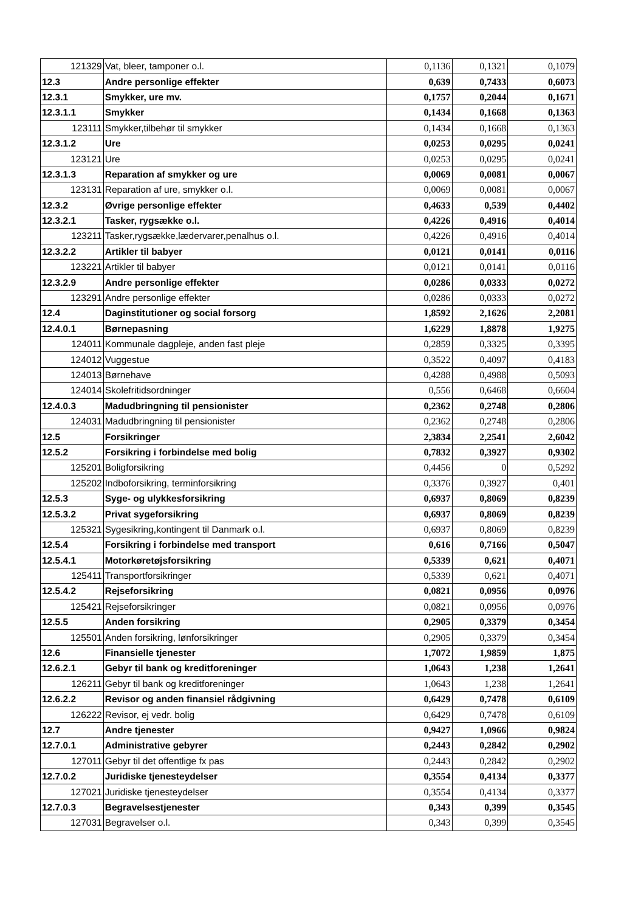| 121329 | Vat, bleer, tamponer o.l. | 0,1136 | 0,1321 | 0,1079 |
| 12.3 | Andre personlige effekter | 0,639 | 0,7433 | 0,6073 |
| 12.3.1 | Smykker, ure mv. | 0,1757 | 0,2044 | 0,1671 |
| 12.3.1.1 | Smykker | 0,1434 | 0,1668 | 0,1363 |
| 123111 | Smykker,tilbehør til smykker | 0,1434 | 0,1668 | 0,1363 |
| 12.3.1.2 | Ure | 0,0253 | 0,0295 | 0,0241 |
| 123121 | Ure | 0,0253 | 0,0295 | 0,0241 |
| 12.3.1.3 | Reparation af smykker og ure | 0,0069 | 0,0081 | 0,0067 |
| 123131 | Reparation af ure, smykker o.l. | 0,0069 | 0,0081 | 0,0067 |
| 12.3.2 | Øvrige personlige effekter | 0,4633 | 0,539 | 0,4402 |
| 12.3.2.1 | Tasker, rygsække o.l. | 0,4226 | 0,4916 | 0,4014 |
| 123211 | Tasker,rygsække,lædervarer,penalhus o.l. | 0,4226 | 0,4916 | 0,4014 |
| 12.3.2.2 | Artikler til babyer | 0,0121 | 0,0141 | 0,0116 |
| 123221 | Artikler til babyer | 0,0121 | 0,0141 | 0,0116 |
| 12.3.2.9 | Andre personlige effekter | 0,0286 | 0,0333 | 0,0272 |
| 123291 | Andre personlige effekter | 0,0286 | 0,0333 | 0,0272 |
| 12.4 | Daginstitutioner og social forsorg | 1,8592 | 2,1626 | 2,2081 |
| 12.4.0.1 | Børnepasning | 1,6229 | 1,8878 | 1,9275 |
| 124011 | Kommunale dagpleje, anden fast pleje | 0,2859 | 0,3325 | 0,3395 |
| 124012 | Vuggestue | 0,3522 | 0,4097 | 0,4183 |
| 124013 | Børnehave | 0,4288 | 0,4988 | 0,5093 |
| 124014 | Skolefritidsordninger | 0,556 | 0,6468 | 0,6604 |
| 12.4.0.3 | Madudbringning til pensionister | 0,2362 | 0,2748 | 0,2806 |
| 124031 | Madudbringning til pensionister | 0,2362 | 0,2748 | 0,2806 |
| 12.5 | Forsikringer | 2,3834 | 2,2541 | 2,6042 |
| 12.5.2 | Forsikring i forbindelse med bolig | 0,7832 | 0,3927 | 0,9302 |
| 125201 | Boligforsikring | 0,4456 | 0 | 0,5292 |
| 125202 | Indboforsikring, terminforsikring | 0,3376 | 0,3927 | 0,401 |
| 12.5.3 | Syge- og ulykkesforsikring | 0,6937 | 0,8069 | 0,8239 |
| 12.5.3.2 | Privat sygeforsikring | 0,6937 | 0,8069 | 0,8239 |
| 125321 | Sygesikring,kontingent til Danmark o.l. | 0,6937 | 0,8069 | 0,8239 |
| 12.5.4 | Forsikring i forbindelse med transport | 0,616 | 0,7166 | 0,5047 |
| 12.5.4.1 | Motorkøretøjsforsikring | 0,5339 | 0,621 | 0,4071 |
| 125411 | Transportforsikringer | 0,5339 | 0,621 | 0,4071 |
| 12.5.4.2 | Rejseforsikring | 0,0821 | 0,0956 | 0,0976 |
| 125421 | Rejseforsikringer | 0,0821 | 0,0956 | 0,0976 |
| 12.5.5 | Anden forsikring | 0,2905 | 0,3379 | 0,3454 |
| 125501 | Anden forsikring, lønforsikringer | 0,2905 | 0,3379 | 0,3454 |
| 12.6 | Finansielle tjenester | 1,7072 | 1,9859 | 1,875 |
| 12.6.2.1 | Gebyr til bank og kreditforeninger | 1,0643 | 1,238 | 1,2641 |
| 126211 | Gebyr til bank og kreditforeninger | 1,0643 | 1,238 | 1,2641 |
| 12.6.2.2 | Revisor og anden finansiel rådgivning | 0,6429 | 0,7478 | 0,6109 |
| 126222 | Revisor, ej vedr. bolig | 0,6429 | 0,7478 | 0,6109 |
| 12.7 | Andre tjenester | 0,9427 | 1,0966 | 0,9824 |
| 12.7.0.1 | Administrative gebyrer | 0,2443 | 0,2842 | 0,2902 |
| 127011 | Gebyr til det offentlige fx pas | 0,2443 | 0,2842 | 0,2902 |
| 12.7.0.2 | Juridiske tjenesteydelser | 0,3554 | 0,4134 | 0,3377 |
| 127021 | Juridiske tjenesteydelser | 0,3554 | 0,4134 | 0,3377 |
| 12.7.0.3 | Begravelsestjenester | 0,343 | 0,399 | 0,3545 |
| 127031 | Begravelser o.l. | 0,343 | 0,399 | 0,3545 |